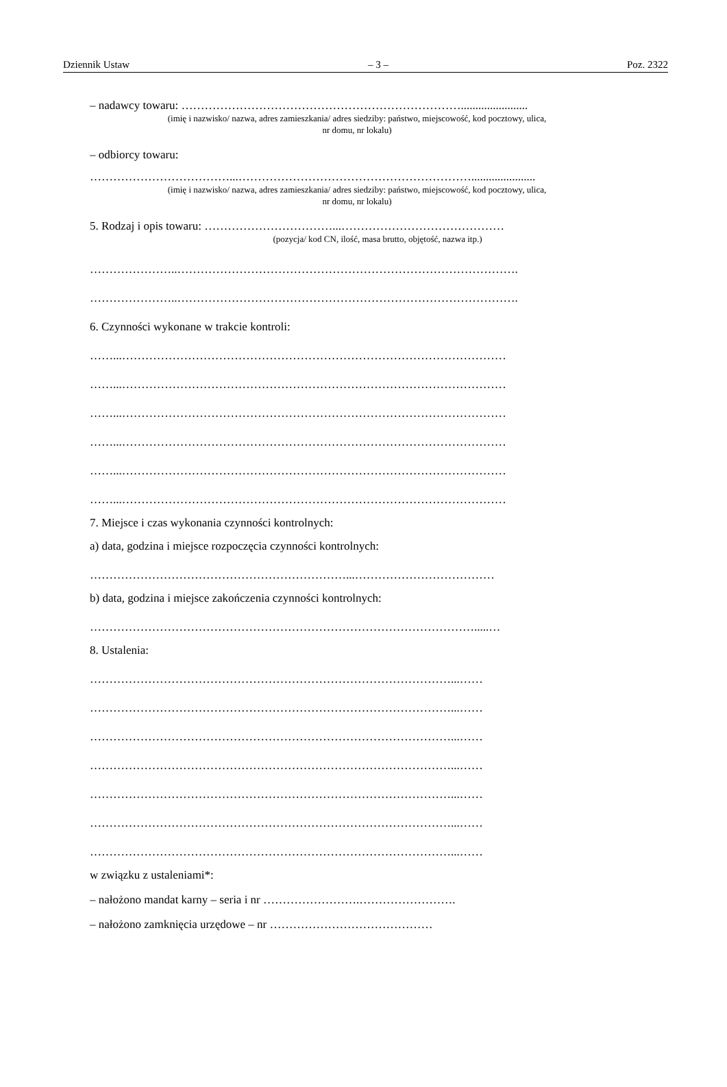Dziennik Ustaw – 3 – Poz. 2322
– nadawcy towaru: ……………………………………………………………….......................
(imię i nazwisko/ nazwa, adres zamieszkania/ adres siedziby: państwo, miejscowość, kod pocztowy, ulica,
nr domu, nr lokalu)
– odbiorcy towaru:
………………………………...……………………………………………………......................
(imię i nazwisko/ nazwa, adres zamieszkania/ adres siedziby: państwo, miejscowość, kod pocztowy, ulica,
nr domu, nr lokalu)
5. Rodzaj i opis towaru: ……………………………...……………………………………
(pozycja/ kod CN, ilość, masa brutto, objętość, nazwa itp.)
…………………..…………………………………………………………………………….
…………………..…………………………………………………………………………….
6. Czynności wykonane w trakcie kontroli:
……...………………………………………………………………………………………
……...………………………………………………………………………………………
……...………………………………………………………………………………………
……...………………………………………………………………………………………
……...………………………………………………………………………………………
……...………………………………………………………………………………………
7. Miejsce i czas wykonania czynności kontrolnych:
a) data, godzina i miejsce rozpoczęcia czynności kontrolnych:
…………………………………………………………...………………………………
b) data, godzina i miejsce zakończenia czynności kontrolnych:
……………………………………………………………………………………….....…
8. Ustalenia:
…………………………………………………………………………………...……
…………………………………………………………………………………...……
…………………………………………………………………………………...……
…………………………………………………………………………………...……
…………………………………………………………………………………...……
…………………………………………………………………………………...……
…………………………………………………………………………………...……
w związku z ustaleniami*:
– nałożono mandat karny – seria i nr …………………….…………………….
– nałożono zamknięcia urzędowe – nr ……………………………………